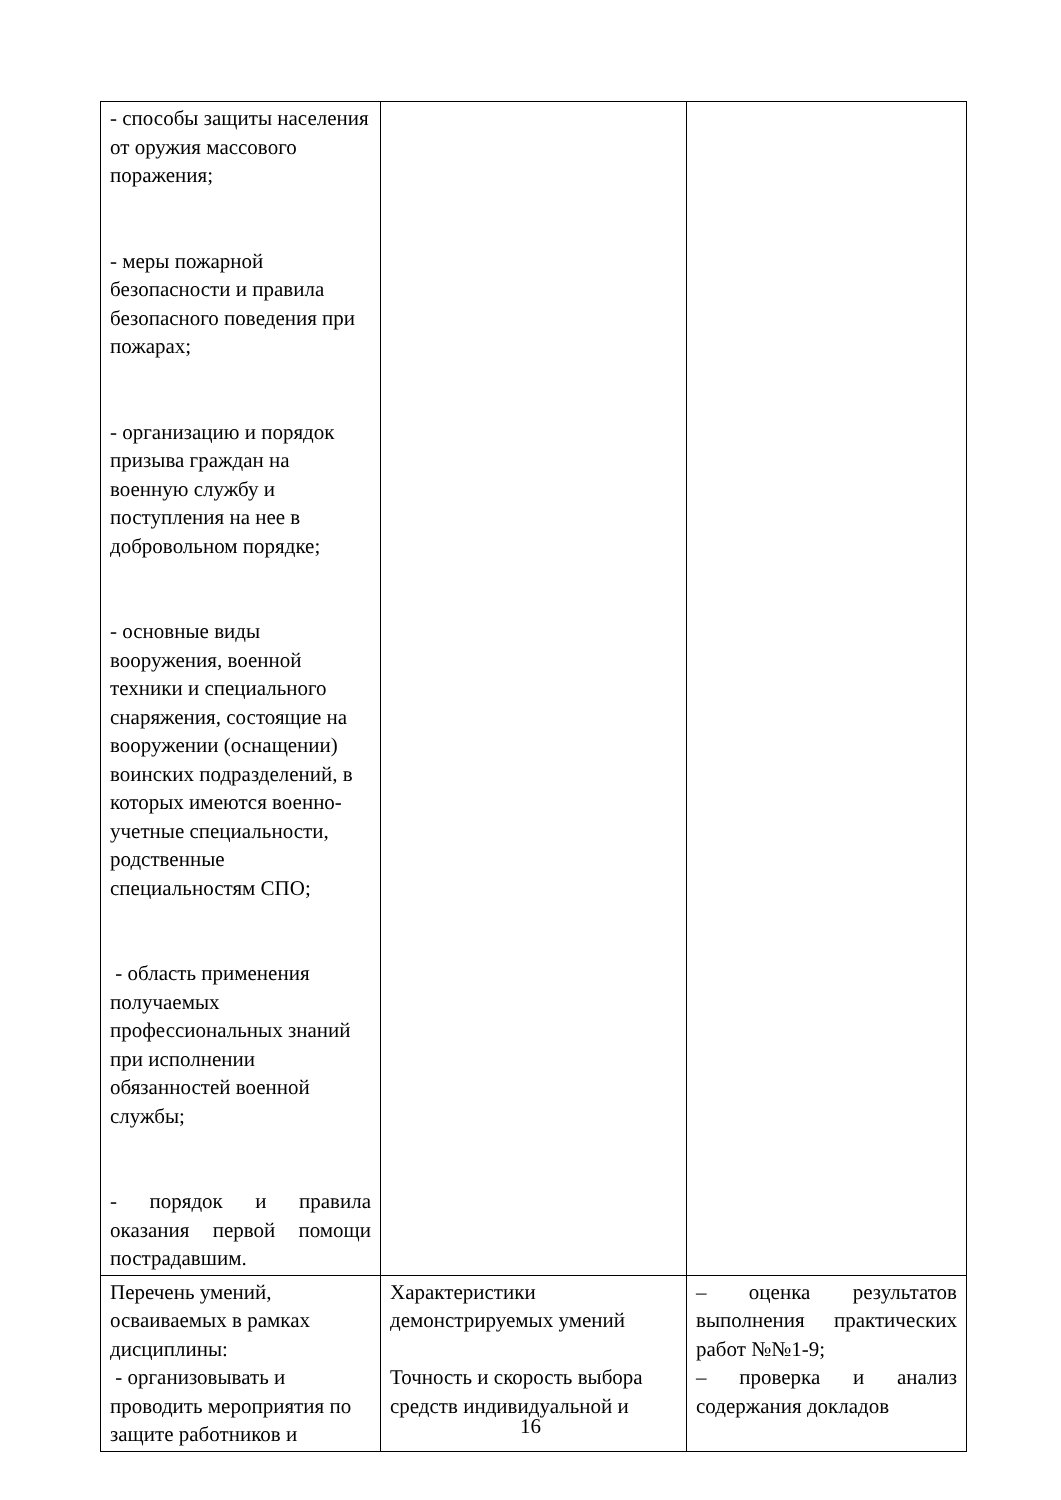| - способы защиты населения от оружия массового поражения; - меры пожарной безопасности и правила безопасного поведения при пожарах; - организацию и порядок призыва граждан на военную службу и поступления на нее в добровольном порядке; - основные виды вооружения, военной техники и специального снаряжения, состоящие на вооружении (оснащении) воинских подразделений, в которых имеются военно-учетные специальности, родственные специальностям СПО; - область применения получаемых профессиональных знаний при исполнении обязанностей военной службы; - порядок и правила оказания первой помощи пострадавшим. | | |
| Перечень умений, осваиваемых в рамках дисциплины: - организовывать и проводить мероприятия по защите работников и | Характеристики демонстрируемых умений Точность и скорость выбора средств индивидуальной и | – оценка результатов выполнения практических работ №№1-9; – проверка и анализ содержания докладов |
16